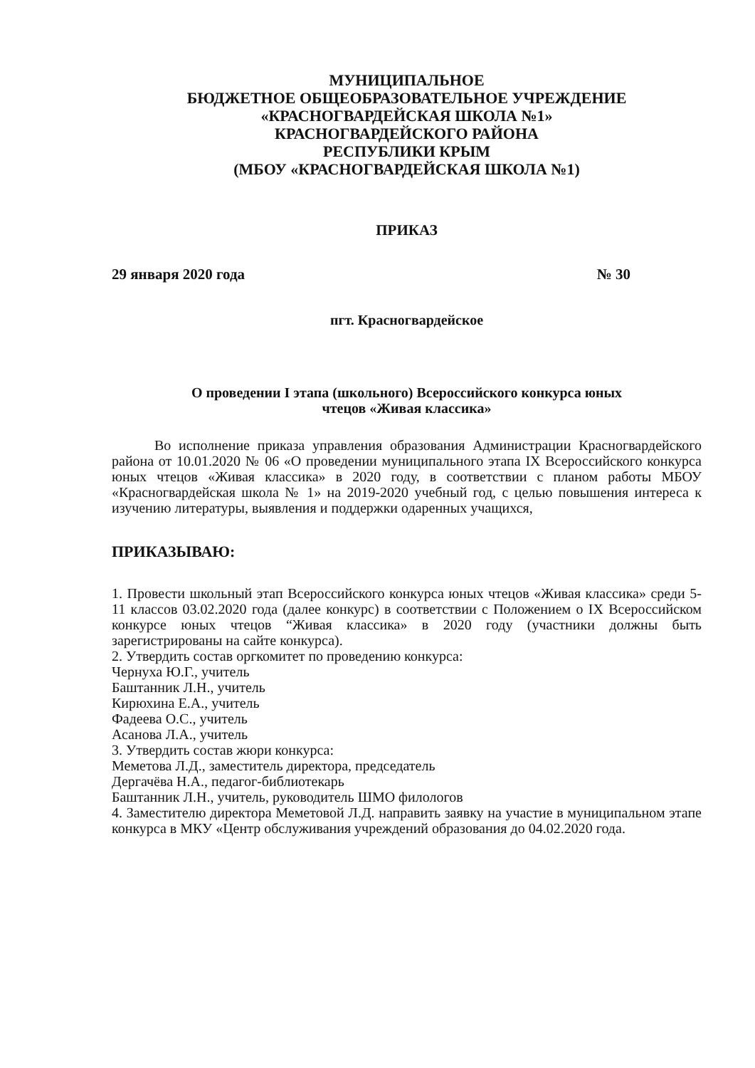МУНИЦИПАЛЬНОЕ
БЮДЖЕТНОЕ ОБЩЕОБРАЗОВАТЕЛЬНОЕ УЧРЕЖДЕНИЕ
«КРАСНОГВАРДЕЙСКАЯ ШКОЛА №1»
КРАСНОГВАРДЕЙСКОГО РАЙОНА
РЕСПУБЛИКИ КРЫМ
(МБОУ «КРАСНОГВАРДЕЙСКАЯ ШКОЛА №1)
ПРИКАЗ
29 января 2020 года № 30
пгт. Красногвардейское
О проведении I этапа (школьного) Всероссийского конкурса юных
чтецов «Живая классика»
Во исполнение приказа управления образования Администрации Красногвардейского района от 10.01.2020 № 06 «О проведении муниципального этапа IX Всероссийского конкурса юных чтецов «Живая классика» в 2020 году, в соответствии с планом работы МБОУ «Красногвардейская школа № 1» на 2019-2020 учебный год, с целью повышения интереса к изучению литературы, выявления и поддержки одаренных учащихся,
ПРИКАЗЫВАЮ:
1. Провести школьный этап Всероссийского конкурса юных чтецов «Живая классика» среди 5-11 классов 03.02.2020 года (далее конкурс) в соответствии с Положением о IX Всероссийском конкурсе юных чтецов “Живая классика» в 2020 году (участники должны быть зарегистрированы на сайте конкурса).
2. Утвердить состав оргкомитет по проведению конкурса:
Чернуха Ю.Г., учитель
Баштанник Л.Н., учитель
Кирюхина Е.А., учитель
Фадеева О.С., учитель
Асанова Л.А., учитель
3. Утвердить состав жюри конкурса:
Меметова Л.Д., заместитель директора, председатель
Дергачёва Н.А., педагог-библиотекарь
Баштанник Л.Н., учитель, руководитель ШМО филологов
4. Заместителю директора Меметовой Л.Д. направить заявку на участие в муниципальном этапе конкурса в МКУ «Центр обслуживания учреждений образования до 04.02.2020 года.